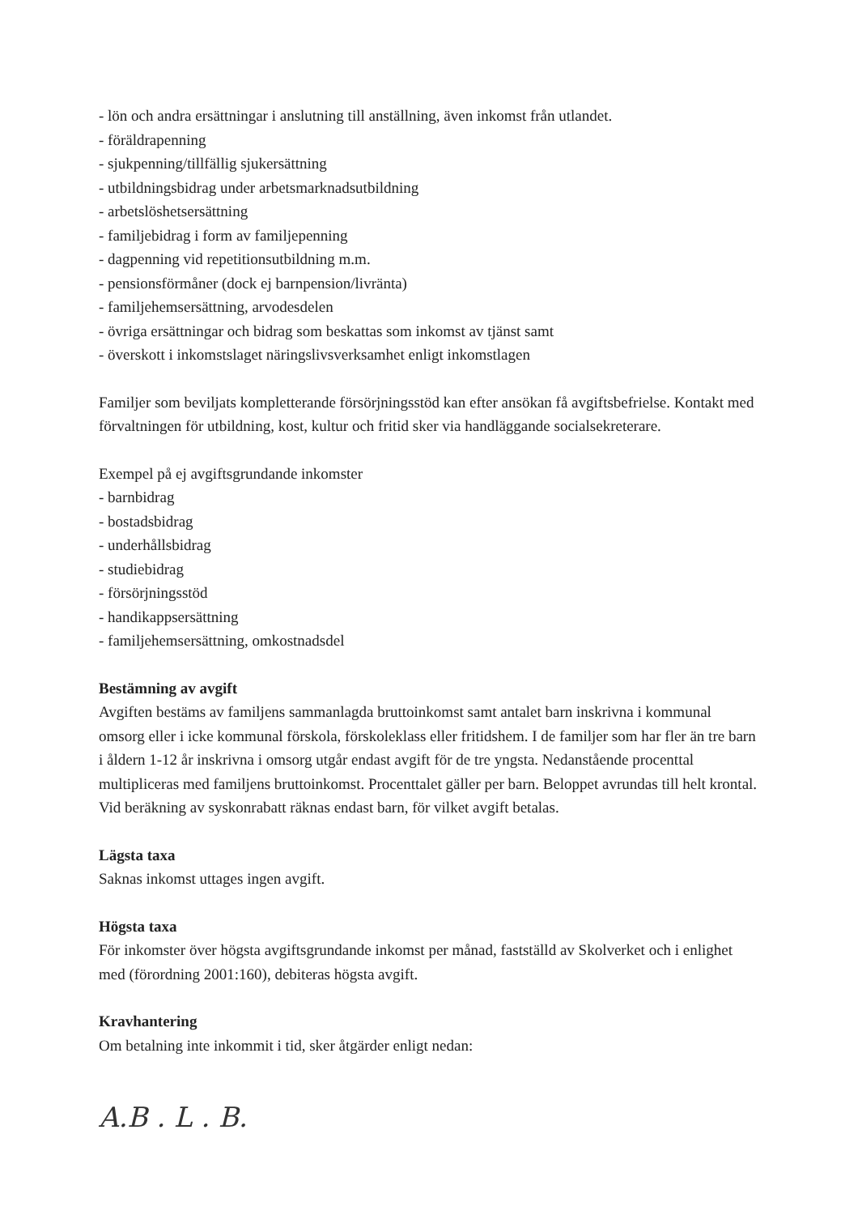- lön och andra ersättningar i anslutning till anställning, även inkomst från utlandet.
- föräldrapenning
- sjukpenning/tillfällig sjukersättning
- utbildningsbidrag under arbetsmarknadsutbildning
- arbetslöshetsersättning
- familjebidrag i form av familjepenning
- dagpenning vid repetitionsutbildning m.m.
- pensionsförmåner (dock ej barnpension/livränta)
- familjehemsersättning, arvodesdelen
- övriga ersättningar och bidrag som beskattas som inkomst av tjänst samt
- överskott i inkomstslaget näringslivsverksamhet enligt inkomstlagen
Familjer som beviljats kompletterande försörjningsstöd kan efter ansökan få avgiftsbefrielse. Kontakt med förvaltningen för utbildning, kost, kultur och fritid sker via handläggande socialsekreterare.
Exempel på ej avgiftsgrundande inkomster
- barnbidrag
- bostadsbidrag
- underhållsbidrag
- studiebidrag
- försörjningsstöd
- handikappsersättning
- familjehemsersättning, omkostnadsdel
Bestämning av avgift
Avgiften bestäms av familjens sammanlagda bruttoinkomst samt antalet barn inskrivna i kommunal omsorg eller i icke kommunal förskola, förskoleklass eller fritidshem. I de familjer som har fler än tre barn i åldern 1-12 år inskrivna i omsorg utgår endast avgift för de tre yngsta. Nedanstående procenttal multipliceras med familjens bruttoinkomst. Procenttalet gäller per barn. Beloppet avrundas till helt krontal.
Vid beräkning av syskonrabatt räknas endast barn, för vilket avgift betalas.
Lägsta taxa
Saknas inkomst uttages ingen avgift.
Högsta taxa
För inkomster över högsta avgiftsgrundande inkomst per månad, fastställd av Skolverket och i enlighet med (förordning 2001:160), debiteras högsta avgift.
Kravhantering
Om betalning inte inkommit i tid, sker åtgärder enligt nedan:
A.B . L . B.